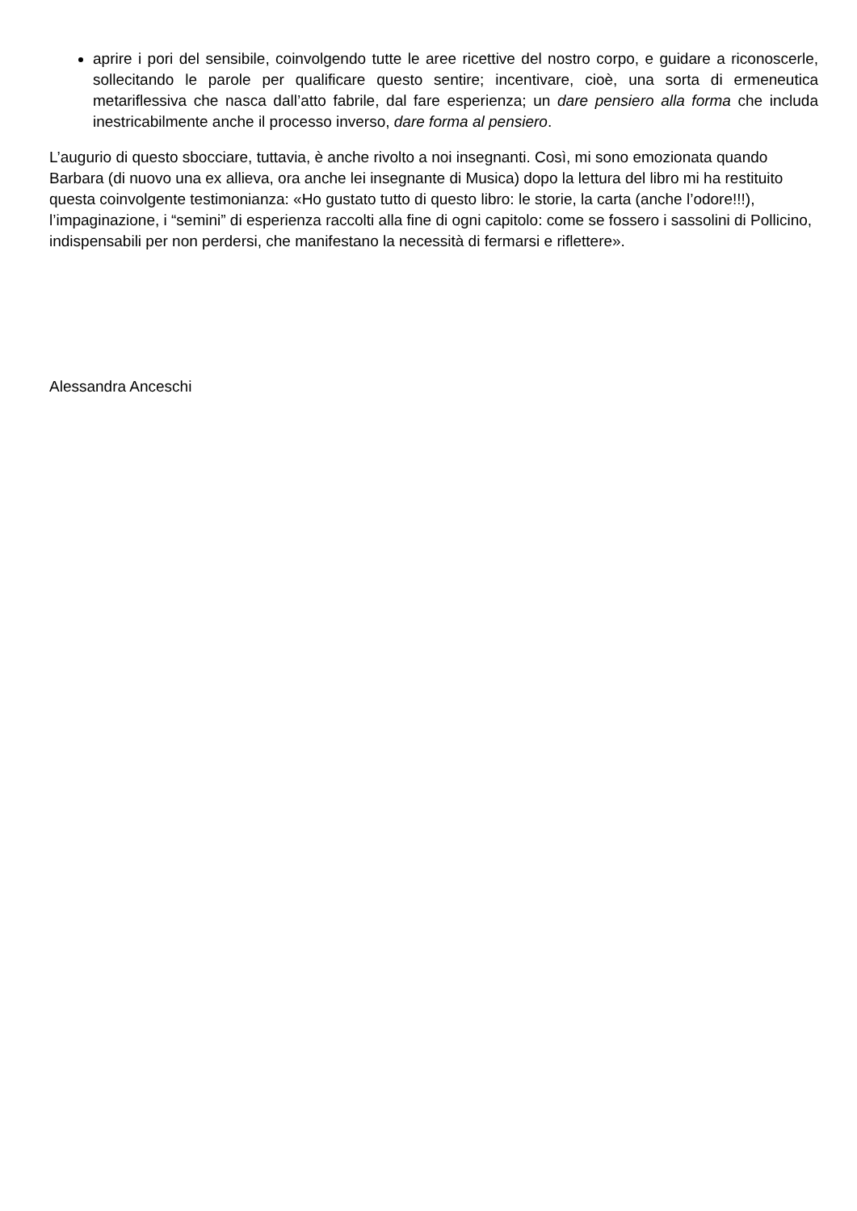aprire i pori del sensibile, coinvolgendo tutte le aree ricettive del nostro corpo, e guidare a riconoscerle, sollecitando le parole per qualificare questo sentire; incentivare, cioè, una sorta di ermeneutica metariflessiva che nasca dall’atto fabrile, dal fare esperienza; un dare pensiero alla forma che includa inestricabilmente anche il processo inverso, dare forma al pensiero.
L’augurio di questo sbocciare, tuttavia, è anche rivolto a noi insegnanti. Così, mi sono emozionata quando Barbara (di nuovo una ex allieva, ora anche lei insegnante di Musica) dopo la lettura del libro mi ha restituito questa coinvolgente testimonianza: «Ho gustato tutto di questo libro: le storie, la carta (anche l’odore!!!), l’impaginazione, i “semini” di esperienza raccolti alla fine di ogni capitolo: come se fossero i sassolini di Pollicino, indispensabili per non perdersi, che manifestano la necessità di fermarsi e riflettere».
Alessandra Anceschi